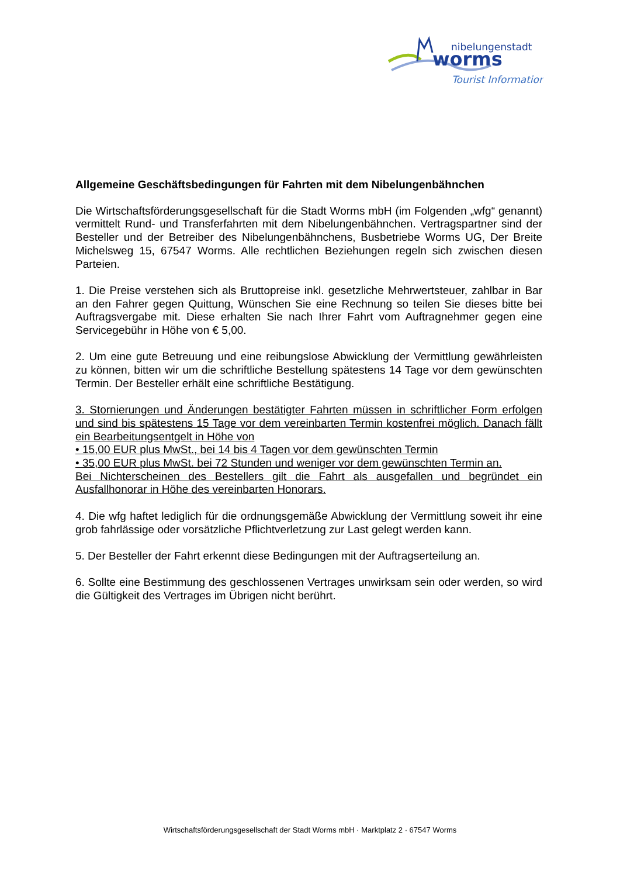nibelungenstadt
worms
Tourist Information
Allgemeine Geschäftsbedingungen für Fahrten mit dem Nibelungenbähnchen
Die Wirtschaftsförderungsgesellschaft für die Stadt Worms mbH (im Folgenden „wfg“ genannt) vermittelt Rund- und Transferfahrten mit dem Nibelungenbähnchen. Vertragspartner sind der Besteller und der Betreiber des Nibelungenbähnchens, Busbetriebe Worms UG, Der Breite Michelsweg 15, 67547 Worms. Alle rechtlichen Beziehungen regeln sich zwischen diesen Parteien.
1. Die Preise verstehen sich als Bruttopreise inkl. gesetzliche Mehrwertsteuer, zahlbar in Bar an den Fahrer gegen Quittung, Wünschen Sie eine Rechnung so teilen Sie dieses bitte bei Auftragsvergabe mit. Diese erhalten Sie nach Ihrer Fahrt vom Auftragnehmer gegen eine Servicegebühr in Höhe von € 5,00.
2. Um eine gute Betreuung und eine reibungslose Abwicklung der Vermittlung gewährleisten zu können, bitten wir um die schriftliche Bestellung spätestens 14 Tage vor dem gewünschten Termin. Der Besteller erhält eine schriftliche Bestätigung.
3. Stornierungen und Änderungen bestätigter Fahrten müssen in schriftlicher Form erfolgen und sind bis spätestens 15 Tage vor dem vereinbarten Termin kostenfrei möglich. Danach fällt ein Bearbeitungsentgelt in Höhe von
• 15,00 EUR plus MwSt., bei 14 bis 4 Tagen vor dem gewünschten Termin
• 35,00 EUR plus MwSt. bei 72 Stunden und weniger vor dem gewünschten Termin an.
Bei Nichterscheinen des Bestellers gilt die Fahrt als ausgefallen und begründet ein Ausfallhonorar in Höhe des vereinbarten Honorars.
4. Die wfg haftet lediglich für die ordnungsgemäße Abwicklung der Vermittlung soweit ihr eine grob fahrlässige oder vorsätzliche Pflichtverletzung zur Last gelegt werden kann.
5. Der Besteller der Fahrt erkennt diese Bedingungen mit der Auftragserteilung an.
6. Sollte eine Bestimmung des geschlossenen Vertrages unwirksam sein oder werden, so wird die Gültigkeit des Vertrages im Übrigen nicht berührt.
Wirtschaftsförderungsgesellschaft der Stadt Worms mbH · Marktplatz 2 · 67547 Worms